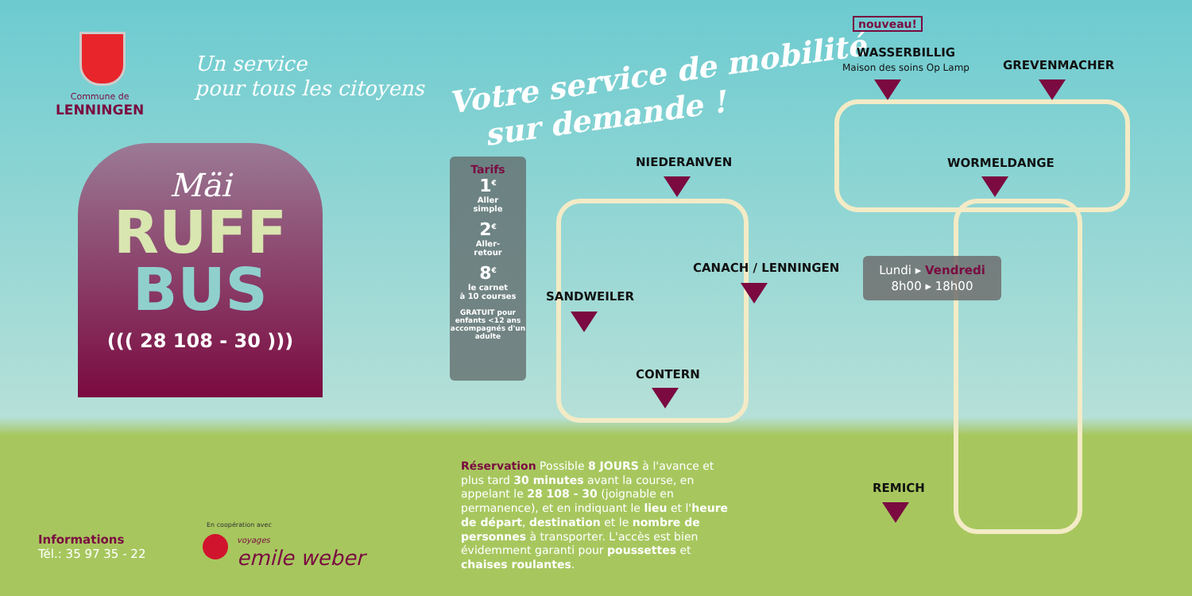Commune de
LENNINGEN
Un service
pour tous les citoyens
Votre service de mobilité
sur demande !
Mäi
RUFF
BUS
((( 28 108 - 30 )))
Tarifs
1<sup>€</sup>
Aller
simple
2<sup>€</sup>
Aller-
retour
8<sup>€</sup>
le carnet
à 10 courses
GRATUIT pour enfants <12 ans accompagnés d'un adulte
nouveau!
WASSERBILLIG
Maison des soins Op Lamp
GREVENMACHER
NIEDERANVEN WORMELDANGE
CANACH / LENNINGEN
SANDWEILER
CONTERN
REMICH
Lundi ▸ Vendredi
8h00 ▸ 18h00
Réservation Possible 8 JOURS à l'avance et plus tard 30 minutes avant la course, en appelant le 28 108 - 30 (joignable en permanence), et en indiquant le lieu et l'heure de départ, destination et le nombre de personnes à transporter. L'accès est bien évidemment garanti pour poussettes et chaises roulantes.
Informations
Tél.: 35 97 35 - 22
En coopération avec
voyages
emile weber